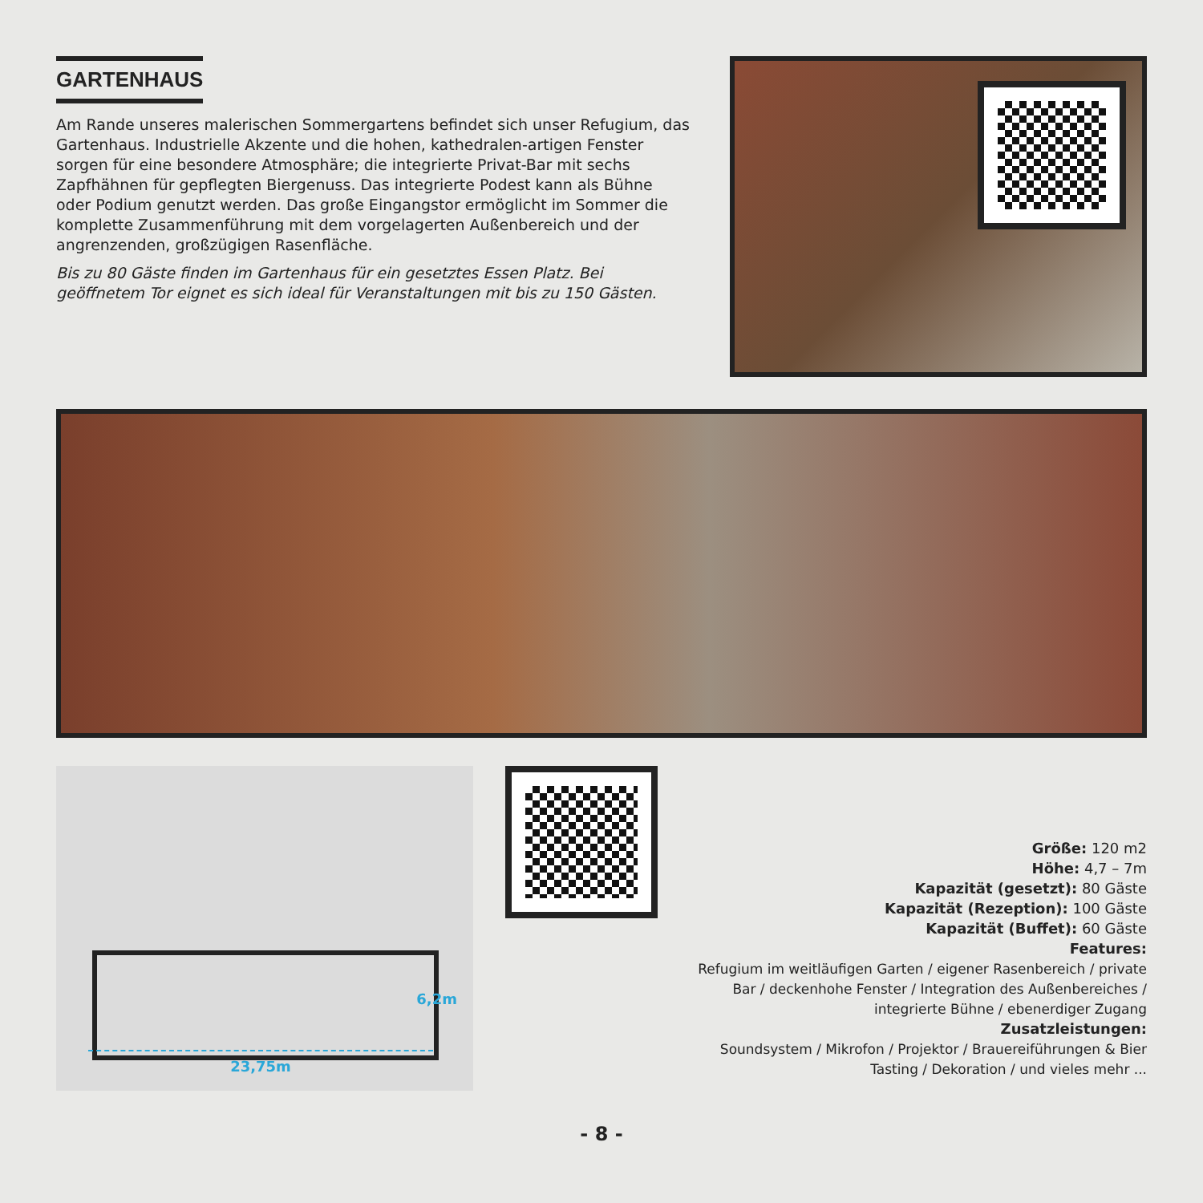GARTENHAUS
Am Rande unseres malerischen Sommergartens befindet sich unser Refugium, das Gartenhaus. Industrielle Akzente und die hohen, kathedralen-artigen Fenster sorgen für eine besondere Atmosphäre; die integrierte Privat-Bar mit sechs Zapfhähnen für gepflegten Biergenuss. Das integrierte Podest kann als Bühne oder Podium genutzt werden. Das große Eingangstor ermöglicht im Sommer die komplette Zusammenführung mit dem vorgelagerten Außenbereich und der angrenzenden, großzügigen Rasenfläche.
Bis zu 80 Gäste finden im Gartenhaus für ein gesetztes Essen Platz. Bei geöffnetem Tor eignet es sich ideal für Veranstaltungen mit bis zu 150 Gästen.
23,75m
6,2m
Größe: 120 m2
Höhe: 4,7 – 7m
Kapazität (gesetzt): 80 Gäste
Kapazität (Rezeption): 100 Gäste
Kapazität (Buffet): 60 Gäste
Features:
Refugium im weitläufigen Garten / eigener Rasenbereich / private Bar / deckenhohe Fenster / Integration des Außenbereiches / integrierte Bühne / ebenerdiger Zugang
Zusatzleistungen:
Soundsystem / Mikrofon / Projektor / Brauereiführungen & Bier Tasting / Dekoration / und vieles mehr ...
- 8 -